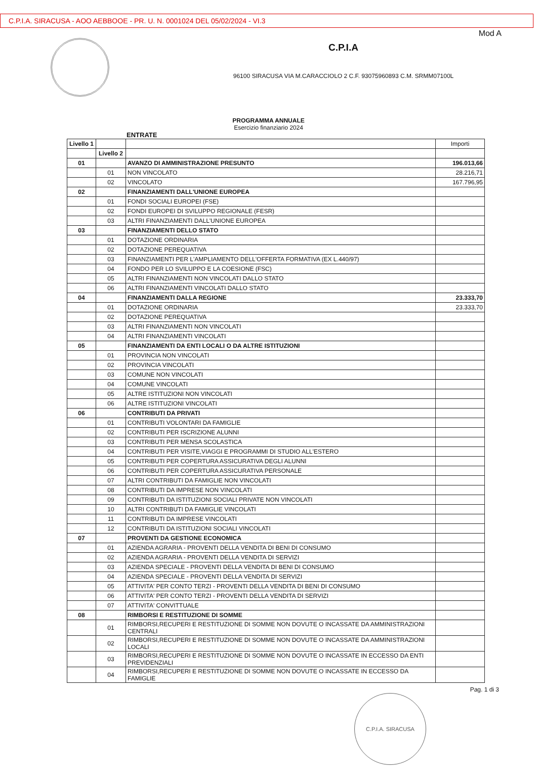C.P.I.A. SIRACUSA - AOO AEBBOOE - PR. U. N. 0001024 DEL 05/02/2024 - VI.3
Mod A
C.P.I.A
96100 SIRACUSA VIA M.CARACCIOLO 2 C.F. 93075960893 C.M. SRMM07100L
PROGRAMMA ANNUALE
Esercizio finanziario 2024
ENTRATE
| Livello 1 | | | Importi |
| --- | --- | --- | --- |
| | Livello 2 | | |
| 01 | | AVANZO DI AMMINISTRAZIONE PRESUNTO | 196.013,66 |
| | 01 | NON VINCOLATO | 28.216,71 |
| | 02 | VINCOLATO | 167.796,95 |
| 02 | | FINANZIAMENTI DALL'UNIONE EUROPEA | |
| | 01 | FONDI SOCIALI EUROPEI (FSE) | |
| | 02 | FONDI EUROPEI DI SVILUPPO REGIONALE (FESR) | |
| | 03 | ALTRI FINANZIAMENTI DALL'UNIONE EUROPEA | |
| 03 | | FINANZIAMENTI DELLO STATO | |
| | 01 | DOTAZIONE ORDINARIA | |
| | 02 | DOTAZIONE PEREQUATIVA | |
| | 03 | FINANZIAMENTI PER L'AMPLIAMENTO DELL'OFFERTA FORMATIVA (EX L.440/97) | |
| | 04 | FONDO PER LO SVILUPPO E LA COESIONE (FSC) | |
| | 05 | ALTRI FINANZIAMENTI NON VINCOLATI DALLO STATO | |
| | 06 | ALTRI FINANZIAMENTI VINCOLATI DALLO STATO | |
| 04 | | FINANZIAMENTI DALLA REGIONE | 23.333,70 |
| | 01 | DOTAZIONE ORDINARIA | 23.333,70 |
| | 02 | DOTAZIONE PEREQUATIVA | |
| | 03 | ALTRI FINANZIAMENTI NON VINCOLATI | |
| | 04 | ALTRI FINANZIAMENTI VINCOLATI | |
| 05 | | FINANZIAMENTI DA ENTI LOCALI O DA ALTRE ISTITUZIONI | |
| | 01 | PROVINCIA NON VINCOLATI | |
| | 02 | PROVINCIA VINCOLATI | |
| | 03 | COMUNE NON VINCOLATI | |
| | 04 | COMUNE VINCOLATI | |
| | 05 | ALTRE ISTITUZIONI NON VINCOLATI | |
| | 06 | ALTRE ISTITUZIONI VINCOLATI | |
| 06 | | CONTRIBUTI DA PRIVATI | |
| | 01 | CONTRIBUTI VOLONTARI DA FAMIGLIE | |
| | 02 | CONTRIBUTI PER ISCRIZIONE ALUNNI | |
| | 03 | CONTRIBUTI PER MENSA SCOLASTICA | |
| | 04 | CONTRIBUTI PER VISITE,VIAGGI E PROGRAMMI DI STUDIO ALL'ESTERO | |
| | 05 | CONTRIBUTI PER COPERTURA ASSICURATIVA DEGLI ALUNNI | |
| | 06 | CONTRIBUTI PER COPERTURA ASSICURATIVA PERSONALE | |
| | 07 | ALTRI CONTRIBUTI DA FAMIGLIE NON VINCOLATI | |
| | 08 | CONTRIBUTI DA IMPRESE NON VINCOLATI | |
| | 09 | CONTRIBUTI DA ISTITUZIONI SOCIALI PRIVATE NON VINCOLATI | |
| | 10 | ALTRI CONTRIBUTI DA FAMIGLIE VINCOLATI | |
| | 11 | CONTRIBUTI DA IMPRESE VINCOLATI | |
| | 12 | CONTRIBUTI DA ISTITUZIONI SOCIALI VINCOLATI | |
| 07 | | PROVENTI DA GESTIONE ECONOMICA | |
| | 01 | AZIENDA AGRARIA - PROVENTI DELLA VENDITA DI BENI DI CONSUMO | |
| | 02 | AZIENDA AGRARIA - PROVENTI DELLA VENDITA DI SERVIZI | |
| | 03 | AZIENDA SPECIALE - PROVENTI DELLA VENDITA DI BENI DI CONSUMO | |
| | 04 | AZIENDA SPECIALE - PROVENTI DELLA VENDITA DI SERVIZI | |
| | 05 | ATTIVITA' PER CONTO TERZI - PROVENTI DELLA VENDITA DI BENI DI CONSUMO | |
| | 06 | ATTIVITA' PER CONTO TERZI - PROVENTI DELLA VENDITA DI SERVIZI | |
| | 07 | ATTIVITA' CONVITTUALE | |
| 08 | | RIMBORSI E RESTITUZIONE DI SOMME | |
| | 01 | RIMBORSI,RECUPERI E RESTITUZIONE DI SOMME NON DOVUTE O INCASSATE DA AMMINISTRAZIONI CENTRALI | |
| | 02 | RIMBORSI,RECUPERI E RESTITUZIONE DI SOMME NON DOVUTE O INCASSATE DA AMMINISTRAZIONI LOCALI | |
| | 03 | RIMBORSI,RECUPERI E RESTITUZIONE DI SOMME NON DOVUTE O INCASSATE IN ECCESSO DA ENTI PREVIDENZIALI | |
| | 04 | RIMBORSI,RECUPERI E RESTITUZIONE DI SOMME NON DOVUTE O INCASSATE IN ECCESSO DA FAMIGLIE | |
Pag. 1 di 3
C.P.I.A. SIRACUSA